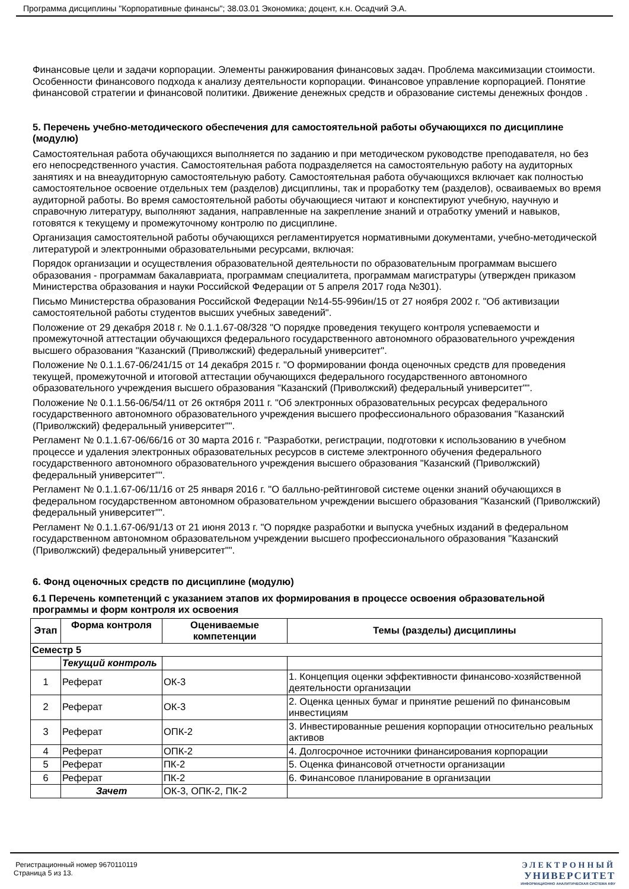Программа дисциплины "Корпоративные финансы"; 38.03.01 Экономика; доцент, к.н. Осадчий Э.А.
Финансовые цели и задачи корпорации. Элементы ранжирования финансовых задач. Проблема максимизации стоимости. Особенности финансового подхода к анализу деятельности корпорации. Финансовое управление корпорацией. Понятие финансовой стратегии и финансовой политики. Движение денежных средств и образование системы денежных фондов .
5. Перечень учебно-методического обеспечения для самостоятельной работы обучающихся по дисциплине (модулю)
Самостоятельная работа обучающихся выполняется по заданию и при методическом руководстве преподавателя, но без его непосредственного участия. Самостоятельная работа подразделяется на самостоятельную работу на аудиторных занятиях и на внеаудиторную самостоятельную работу. Самостоятельная работа обучающихся включает как полностью самостоятельное освоение отдельных тем (разделов) дисциплины, так и проработку тем (разделов), осваиваемых во время аудиторной работы. Во время самостоятельной работы обучающиеся читают и конспектируют учебную, научную и справочную литературу, выполняют задания, направленные на закрепление знаний и отработку умений и навыков, готовятся к текущему и промежуточному контролю по дисциплине.
Организация самостоятельной работы обучающихся регламентируется нормативными документами, учебно-методической литературой и электронными образовательными ресурсами, включая:
Порядок организации и осуществления образовательной деятельности по образовательным программам высшего образования - программам бакалавриата, программам специалитета, программам магистратуры (утвержден приказом Министерства образования и науки Российской Федерации от 5 апреля 2017 года №301).
Письмо Министерства образования Российской Федерации №14-55-996ин/15 от 27 ноября 2002 г. "Об активизации самостоятельной работы студентов высших учебных заведений".
Положение от 29 декабря 2018 г. № 0.1.1.67-08/328 "О порядке проведения текущего контроля успеваемости и промежуточной аттестации обучающихся федерального государственного автономного образовательного учреждения высшего образования "Казанский (Приволжский) федеральный университет".
Положение № 0.1.1.67-06/241/15 от 14 декабря 2015 г. "О формировании фонда оценочных средств для проведения текущей, промежуточной и итоговой аттестации обучающихся федерального государственного автономного образовательного учреждения высшего образования "Казанский (Приволжский) федеральный университет"".
Положение № 0.1.1.56-06/54/11 от 26 октября 2011 г. "Об электронных образовательных ресурсах федерального государственного автономного образовательного учреждения высшего профессионального образования "Казанский (Приволжский) федеральный университет"".
Регламент № 0.1.1.67-06/66/16 от 30 марта 2016 г. "Разработки, регистрации, подготовки к использованию в учебном процессе и удаления электронных образовательных ресурсов в системе электронного обучения федерального государственного автономного образовательного учреждения высшего образования "Казанский (Приволжский) федеральный университет"".
Регламент № 0.1.1.67-06/11/16 от 25 января 2016 г. "О балльно-рейтинговой системе оценки знаний обучающихся в федеральном государственном автономном образовательном учреждении высшего образования "Казанский (Приволжский) федеральный университет"".
Регламент № 0.1.1.67-06/91/13 от 21 июня 2013 г. "О порядке разработки и выпуска учебных изданий в федеральном государственном автономном образовательном учреждении высшего профессионального образования "Казанский (Приволжский) федеральный университет"".
6. Фонд оценочных средств по дисциплине (модулю)
6.1 Перечень компетенций с указанием этапов их формирования в процессе освоения образовательной программы и форм контроля их освоения
| Этап | Форма контроля | Оцениваемые компетенции | Темы (разделы) дисциплины |
| --- | --- | --- | --- |
| Семестр 5 | | | |
| | Текущий контроль | | |
| 1 | Реферат | ОК-3 | 1. Концепция оценки эффективности финансово-хозяйственной деятельности организации |
| 2 | Реферат | ОК-3 | 2. Оценка ценных бумаг и принятие решений по финансовым инвестициям |
| 3 | Реферат | ОПК-2 | 3. Инвестированные решения корпорации относительно реальных активов |
| 4 | Реферат | ОПК-2 | 4. Долгосрочное источники финансирования корпорации |
| 5 | Реферат | ПК-2 | 5. Оценка финансовой отчетности организации |
| 6 | Реферат | ПК-2 | 6. Финансовое планирование в организации |
| | Зачет | ОК-3, ОПК-2, ПК-2 | |
Регистрационный номер 9670110119
Страница 5 из 13.
ЭЛЕКТРОННЫЙ
УНИВЕРСИТЕТ
ИНФОРМАЦИОННО АНАЛИТИЧЕСКАЯ СИСТЕМА КФУ